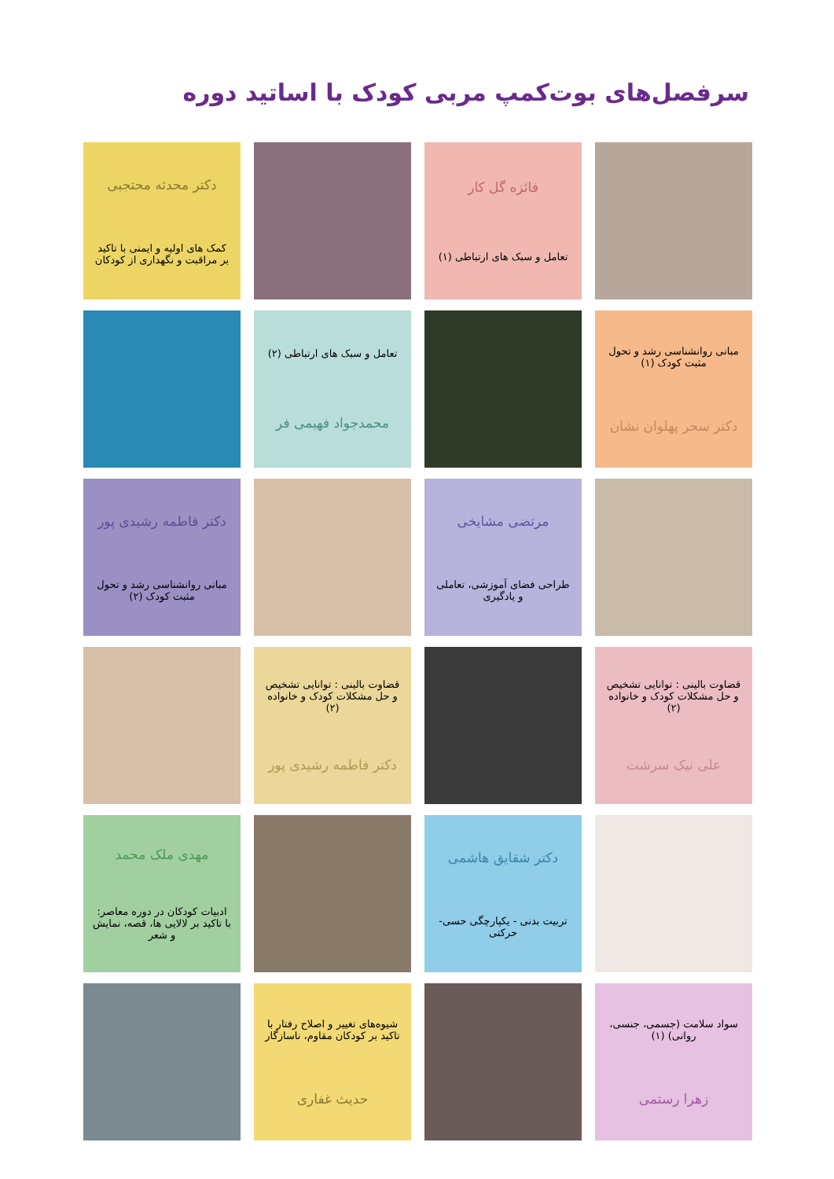سرفصل‌های بوت‌کمپ مربی کودک با اساتید دوره
فائزه گل کار
تعامل و سبک های ارتباطی (۱)
دکتر محدثه محتجبی
کمک های اولیه و ایمنی با تاکید بر مراقبت و نگهداری از کودکان
مبانی روانشناسی رشد و تحول مثبت کودک (۱)
دکتر سحر پهلوان نشان
تعامل و سبک های ارتباطی (۲)
محمدجواد فهیمی فر
مرتضی مشایخی
طراحی فضای آموزشی، تعاملی و یادگیری
دکتر فاطمه رشیدی پور
مبانی روانشناسی رشد و تحول مثبت کودک (۲)
قضاوت بالینی : توانایی تشخیص و حل مشکلات کودک و خانواده (۲)
علی نیک سرشت
قضاوت بالینی : توانایی تشخیص و حل مشکلات کودک و خانواده (۲)
دکتر فاطمه رشیدی پور
دکتر شقایق هاشمی
تربیت بدنی - یکپارچگی حسی-حرکتی
مهدی ملک محمد
ادبیات کودکان در دوره معاصر: با تاکید بر لالایی ها، قصه، نمایش و شعر
سواد سلامت (جسمی، جنسی، روانی) (۱)
زهرا رستمی
شیوه‌های تغییر و اصلاح رفتار با تاکید بر کودکان مقاوم، ناسازگار
حدیث غفاری